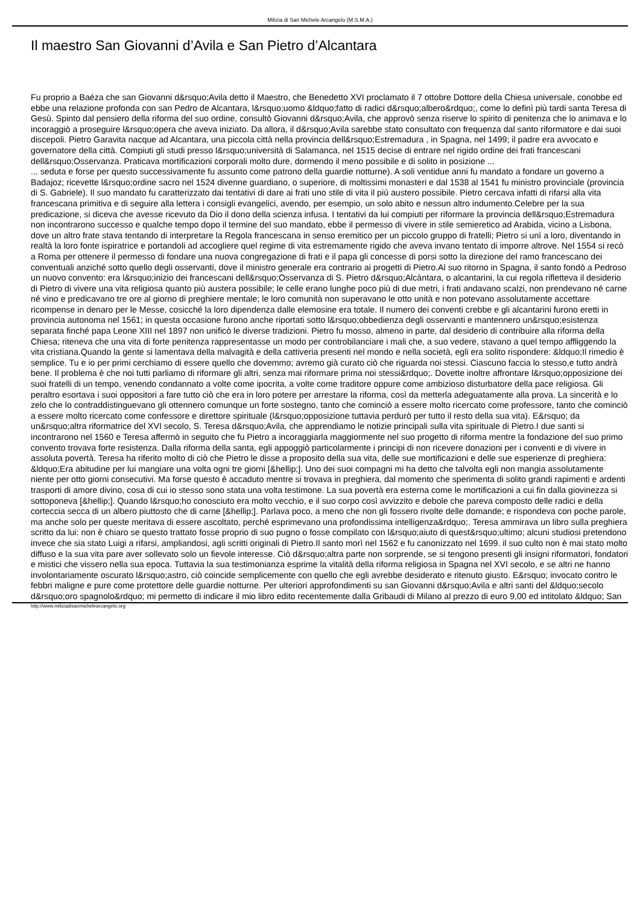Milizia di San Michele Arcangelo (M.S.M.A.)
Il maestro San Giovanni d’Avila e San Pietro d’Alcantara
Fu proprio a Baéza che san Giovanni d&rsquo;Avila detto il Maestro, che Benedetto XVI proclamato il 7 ottobre Dottore della Chiesa universale, conobbe ed ebbe una relazione profonda con san Pedro de Alcantara, l&rsquo;uomo &ldquo;fatto di radici d&rsquo;albero&rdquo;, come lo definì più tardi santa Teresa di Gesù. Spinto dal pensiero della riforma del suo ordine, consultò Giovanni d&rsquo;Avila, che approvò senza riserve lo spirito di penitenza che lo animava e lo incoraggiò a proseguire l&rsquo;opera che aveva iniziato. Da allora, il d&rsquo;Avila sarebbe stato consultato con frequenza dal santo riformatore e dai suoi discepoli. Pietro Garavita nacque ad Alcantara, una piccola città nella provincia dell&rsquo;Estremadura , in Spagna, nel 1499; il padre era avvocato e governatore della città. Compiuti gli studi presso l&rsquo;università di Salamanca, nel 1515 decise di entrare nel rigido ordine dei frati francescani dell&rsquo;Osservanza. Praticava mortificazioni corporali molto dure, dormendo il meno possibile e di solito in posizione ...
... seduta e forse per questo successivamente fu assunto come patrono della guardie notturne). A soli ventidue anni fu mandato a fondare un governo a Badajoz; ricevette l&rsquo;ordine sacro nel 1524 divenne guardiano, o superiore, di moltissimi monasteri e dal 1538 al 1541 fu ministro provinciale (provincia di S. Gabriele). Il suo mandato fu caratterizzato dai tentativi di dare ai frati uno stile di vita il più austero possibile. Pietro cercava infatti di rifarsi alla vita francescana primitiva e di seguire alla lettera i consigli evangelici, avendo, per esempio, un solo abito e nessun altro indumento.Celebre per la sua predicazione, si diceva che avesse ricevuto da Dio il dono della scienza infusa. I tentativi da lui compiuti per riformare la provincia dell&rsquo;Estremadura non incontrarono successo e qualche tempo dopo il termine del suo mandato, ebbe il permesso di vivere in stile semieretico ad Arabida, vicino a Lisbona, dove un altro frate stava tentando di interpretare la Regola francescana in senso eremitico per un piccolo gruppo di fratelli; Pietro si unì a loro, diventando in realtà la loro fonte ispiratrice e portandoli ad accogliere quel regime di vita estremamente rigido che aveva invano tentato di imporre altrove. Nel 1554 si recò a Roma per ottenere il permesso di fondare una nuova congregazione di frati e il papa gli concesse di porsi sotto la direzione del ramo francescano dei conventuali anziché sotto quello degli osservanti, dove il ministro generale era contrario ai progetti di Pietro.Al suo ritorno in Spagna, il santo fondò a Pedroso un nuovo convento: era l&rsquo;inizio dei francescani dell&rsquo;Osservanza di S. Pietro d&rsquo;Alcàntara, o alcantarini, la cui regola rifletteva il desiderio di Pietro di vivere una vita religiosa quanto più austera possibile; le celle erano lunghe poco più di due metri, i frati andavano scalzi, non prendevano né carne né vino e predicavano tre ore al giorno di preghiere mentale; le loro comunità non superavano le otto unità e non potevano assolutamente accettare ricompense in denaro per le Messe, cosicché la loro dipendenza dalle elemosine era totale. Il numero dei conventi crebbe e gli alcantarini furono eretti in provincia autonoma nel 1561; in questa occasione furono anche riportati sotto l&rsquo;obbedienza degli osservanti e mantennero un&rsquo;esistenza separata finché papa Leone XIII nel 1897 non unificò le diverse tradizioni. Pietro fu mosso, almeno in parte, dal desiderio di contribuire alla riforma della Chiesa; riteneva che una vita di forte penitenza rappresentasse un modo per controbilanciare i mali che, a suo vedere, stavano a quel tempo affliggendo la vita cristiana.Quando la gente si lamentava della malvagità e della cattiveria presenti nel mondo e nella società, egli era solito rispondere: &ldquo;Il rimedio è semplice. Tu e io per primi cerchiamo di essere quello che dovemmo; avremo già curato ciò che riguarda noi stessi. Ciascuno faccia lo stesso,e tutto andrà bene. Il problema è che noi tutti parliamo di riformare gli altri, senza mai riformare prima noi stessi&rdquo;. Dovette inoltre affrontare l&rsquo;opposizione dei suoi fratelli di un tempo, venendo condannato a volte come ipocrita, a volte come traditore oppure come ambizioso disturbatore della pace religiosa. Gli peraltro esortava i suoi oppositori a fare tutto ciò che era in loro potere per arrestare la riforma, così da metterla adeguatamente alla prova. La sincerità e lo zelo che lo contraddistinguevano gli ottennero comunque un forte sostegno, tanto che cominciò a essere molto ricercato come professore, tanto che cominciò a essere molto ricercato come confessore e direttore spirituale (l&rsquo;opposizione tuttavia perdurò per tutto il resto della sua vita). E&rsquo; da un&rsquo;altra riformatrice del XVI secolo, S. Teresa d&rsquo;Avila, che apprendiamo le notizie principali sulla vita spirituale di Pietro.I due santi si incontrarono nel 1560 e Teresa affermò in seguito che fu Pietro a incoraggiarla maggiormente nel suo progetto di riforma mentre la fondazione del suo primo convento trovava forte resistenza. Dalla riforma della santa, egli appoggiò particolarmente i principi di non ricevere donazioni per i conventi e di vivere in assoluta povertà. Teresa ha riferito molto di ciò che Pietro le disse a proposito della sua vita, delle sue mortificazioni e delle sue esperienze di preghiera: &ldquo;Era abitudine per lui mangiare una volta ogni tre giorni [&hellip;]. Uno dei suoi compagni mi ha detto che talvolta egli non mangia assolutamente niente per otto giorni consecutivi. Ma forse questo è accaduto mentre si trovava in preghiera, dal momento che sperimenta di solito grandi rapimenti e ardenti trasporti di amore divino, cosa di cui io stesso sono stata una volta testimone. La sua povertà era esterna come le mortificazioni a cui fin dalla giovinezza si sottoponeva [&hellip;]. Quando l&rsquo;ho conosciuto era molto vecchio, e il suo corpo così avvizzito e debole che pareva composto delle radici e della corteccia secca di un albero piuttosto che di carne [&hellip;]. Parlava poco, a meno che non gli fossero rivolte delle domande; e rispondeva con poche parole, ma anche solo per queste meritava di essere ascoltato, perché esprimevano una profondissima intelligenza&rdquo;. Teresa ammirava un libro sulla preghiera scritto da lui: non è chiaro se questo trattato fosse proprio di suo pugno o fosse compilato con l&rsquo;aiuto di quest&rsquo;ultimo; alcuni studiosi pretendono invece che sia stato Luigi a rifarsi, ampliandosi, agli scritti originali di Pietro.Il santo morì nel 1562 e fu canonizzato nel 1699. il suo culto non è mai stato molto diffuso e la sua vita pare aver sollevato solo un fievole interesse. Ciò d&rsquo;altra parte non sorprende, se si tengono presenti gli insigni riformatori, fondatori e mistici che vissero nella sua epoca. Tuttavia la sua testimonianza esprime la vitalità della riforma religiosa in Spagna nel XVI secolo, e se altri ne hanno involontariamente oscurato l&rsquo;astro, ciò coincide semplicemente con quello che egli avrebbe desiderato e ritenuto giusto. E&rsquo; invocato contro le febbri maligne e pure come protettore delle guardie notturne. Per ulteriori approfondimenti su san Giovanni d&rsquo;Avila e altri santi del &ldquo;secolo d&rsquo;oro spagnolo&rdquo; mi permetto di indicare il mio libro edito recentemente dalla Gribaudi di Milano al prezzo di euro 9,00 ed intitolato &ldquo; San
http://www.miliziadisanmichelearcangelo.org